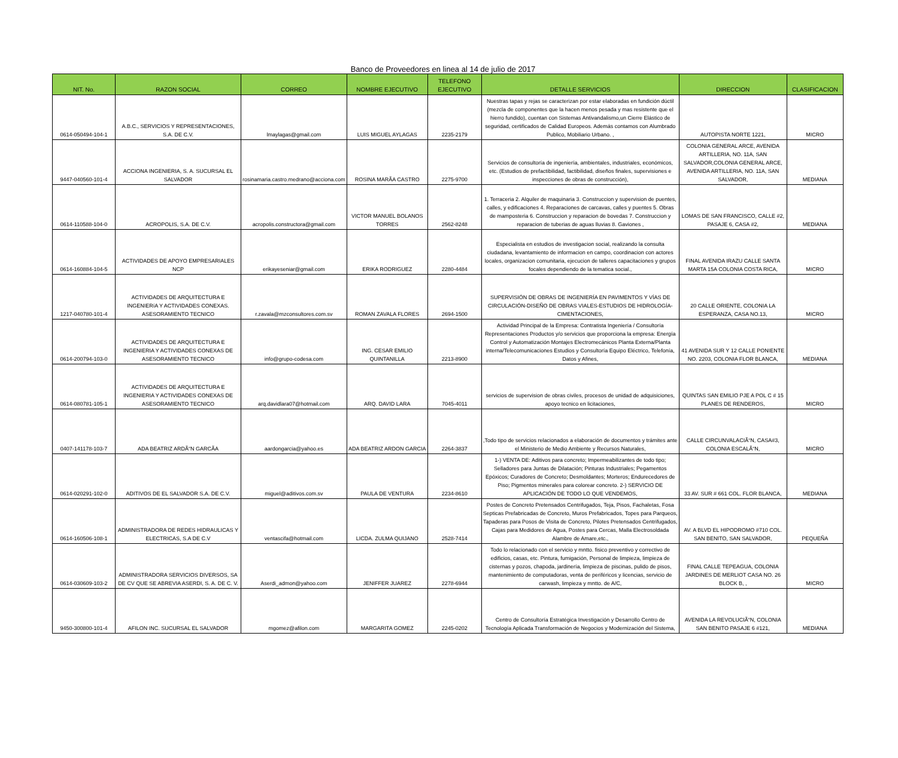Banco de Proveedores en linea al 14 de julio de 2017
| NIT. No. | RAZON SOCIAL | CORREO | NOMBRE EJECUTIVO | TELEFONO EJECUTIVO | DETALLE SERVICIOS | DIRECCION | CLASIFICACION |
| --- | --- | --- | --- | --- | --- | --- | --- |
| 0614-050494-104-1 | A.B.C., SERVICIOS Y REPRESENTACIONES, S.A. DE C.V. | lmaylagas@gmail.com | LUIS MIGUEL AYLAGAS | 2235-2179 | Nuestras tapas y rejas se caracterizan por estar elaboradas en fundición dúctil (mezcla de componentes que la hacen menos pesada y mas resistente que el hierro fundido), cuentan con Sistemas Antivandalismo,un Cierre Elástico de seguridad, certificados de Calidad Europeos. Además contamos con Alumbrado Publico, Mobiliario Urbano. , | AUTOPISTA NORTE 1221, | MICRO |
| 9447-040560-101-4 | ACCIONA INGENIERIA, S. A. SUCURSAL EL SALVADOR | rosinamaria.castro.medrano@acciona.com | ROSINA MARÃA CASTRO | 2275-9700 | Servicios de consultoría de ingeniería, ambientales, industriales, económicos, etc. (Estudios de prefactibilidad, factibilidad, diseños finales, supervisiones e inspecciones de obras de construcción), | COLONIA GENERAL ARCE, AVENIDA ARTILLERIA, NO. 11A, SAN SALVADOR,COLONIA GENERAL ARCE, AVENIDA ARTILLERIA, NO. 11A, SAN SALVADOR, | MEDIANA |
| 0614-110588-104-0 | ACROPOLIS, S.A. DE C.V. | acropolis.constructora@gmail.com | VICTOR MANUEL BOLANOS TORRES | 2562-8248 | 1. Terraceria 2. Alquiler de maquinaria 3. Construccion y supervision de puentes, calles, y edificaciones 4. Reparaciones de carcavas, calles y puentes 5. Obras de mamposteria 6. Construccion y reparacion de bovedas 7. Construccion y reparacion de tuberias de aguas lluvias 8. Gaviones , | LOMAS DE SAN FRANCISCO, CALLE #2, PASAJE 6, CASA #2, | MEDIANA |
| 0614-160884-104-5 | ACTIVIDADES DE APOYO EMPRESARIALES NCP | erikayeseniar@gmail.com | ERIKA RODRIGUEZ | 2280-4484 | Especialista en estudios de investigacion social, realizando la consulta ciudadana, levantamiento de informacion en campo, coordinacion con actores locales, organizacion comunitaria, ejecucion de talleres capacitaciones y grupos focales dependiendo de la tematica social., | FINAL AVENIDA IRAZU CALLE SANTA MARTA 15A COLONIA COSTA RICA, | MICRO |
| 1217-040780-101-4 | ACTIVIDADES DE ARQUITECTURA E INGENIERíA Y ACTIVIDADES CONEXAS. ASESORAMIENTO TECNICO | r.zavala@mzconsultores.com.sv | ROMAN ZAVALA FLORES | 2694-1500 | SUPERVISIÓN DE OBRAS DE INGENIERÍA EN PAVIMENTOS Y VÍAS DE CIRCULACIÓN-DISEÑO DE OBRAS VIALES-ESTUDIOS DE HIDROLOGÍA-CIMENTACIONES, | 20 CALLE ORIENTE, COLONIA LA ESPERANZA, CASA NO.13, | MICRO |
| 0614-200794-103-0 | ACTIVIDADES DE ARQUITECTURA E INGENIERIA Y ACTIVIDADES CONEXAS DE ASESORAMIENTO TECNICO | info@grupo-codesa.com | ING. CESAR EMILIO QUINTANILLA | 2213-8900 | Actividad Principal de la Empresa: Contratista Ingeniería / Consultoría Representaciones Productos y/o servicios que proporciona la empresa: Energía Control y Automatización Montajes Electromecánicos Planta Externa/Planta interna/Telecomunicaciones Estudios y Consultoría Equipo Eléctrico, Telefonía, Datos y Afines, | 41 AVENIDA SUR Y 12 CALLE PONIENTE NO. 2203, COLONIA FLOR BLANCA, | MEDIANA |
| 0614-080781-105-1 | ACTIVIDADES DE ARQUITECTURA E INGENIERIA Y ACTIVIDADES CONEXAS DE ASESORAMIENTO TECNICO | arq.davidlara07@hotmail.com | ARQ. DAVID LARA | 7045-4011 | servicios de supervision de obras civiles, procesos de unidad de adquisiciones, apoyo tecnico en licitaciones, | QUINTAS SAN EMILIO PJE A POL C # 15 PLANES DE RENDEROS, | MICRO |
| 0407-141178-103-7 | ADA BEATRIZ ARDÃ“N GARCÃA | aardongarcia@yahoo.es | ADA BEATRIZ ARDON GARCIA | 2264-3837 | ,Todo tipo de servicios relacionados a elaboración de documentos y trámites ante el Ministerio de Medio Ambiente y Recursos Naturales, | CALLE CIRCUNVALACIÃ“N, CASA#3, COLONIA ESCALÃ“N, | MICRO |
| 0614-020291-102-0 | ADITIVOS DE EL SALVADOR S.A. DE C.V. | miguel@aditivos.com.sv | PAULA DE VENTURA | 2234-8610 | 1-) VENTA DE: Aditivos para concreto; Impermeabilizantes de todo tipo; Selladores para Juntas de Dilatación; Pinturas Industriales; Pegamentos Epóxicos; Curadores de Concreto; Desmoldantes; Morteros; Endurecedores de Piso; Pigmentos minerales para colorear concreto. 2-) SERVICIO DE APLICACIÓN DE TODO LO QUE VENDEMOS, | 33 AV. SUR # 661 COL. FLOR BLANCA, | MEDIANA |
| 0614-160506-108-1 | ADMINISTRADORA DE REDES HIDRAULICAS Y ELECTRICAS, S.A DE C.V | ventascifa@hotmail.com | LICDA. ZULMA QUIJANO | 2528-7414 | Postes de Concreto Pretensados Centrifugados, Teja, Pisos, Fachaletas, Fosa Septicas Prefabricadas de Concreto, Muros Prefabricados, Topes para Parqueos, Tapaderas para Posos de Visita de Concreto, Pilotes Pretensados Centrifugados, Cajas para Medidores de Agua, Postes para Cercas, Malla Electrosoldada Alambre de Amare,etc., | AV. A BLVD EL HIPODROMO #710 COL. SAN BENITO, SAN SALVADOR, | PEQUEÑA |
| 0614-030609-103-2 | ADMINISTRADORA SERVICIOS DIVERSOS, SA DE CV QUE SE ABREVIA ASERDI, S. A. DE C. V. | Aserdi_admon@yahoo.com | JENIFFER JUAREZ | 2278-6944 | Todo lo relacionado con el servicio y mntto. fisico preventivo y correctivo de edificios, casas, etc. Pintura, fumigación, Personal de limpieza, limpieza de cisternas y pozos, chapoda, jardinería, limpieza de piscinas, pulido de pisos, mantenimiento de computadoras, venta de periféricos y licencias, servicio de carwash, limpieza y mntto. de A/C, | FINAL CALLE TEPEAGUA, COLONIA JARDINES DE MERLIOT CASA NO. 26 BLOCK B, , | MICRO |
| 9450-300800-101-4 | AFILON INC. SUCURSAL EL SALVADOR | mgomez@afilon.com | MARGARITA GOMEZ | 2245-0202 | Centro de Consultoría Estratégica Investigación y Desarrollo Centro de Tecnología Aplicada Transformación de Negocios y Modernización del Sistema, | AVENIDA LA REVOLUCIÃ“N, COLONIA SAN BENITO PASAJE 6 #121, | MEDIANA |